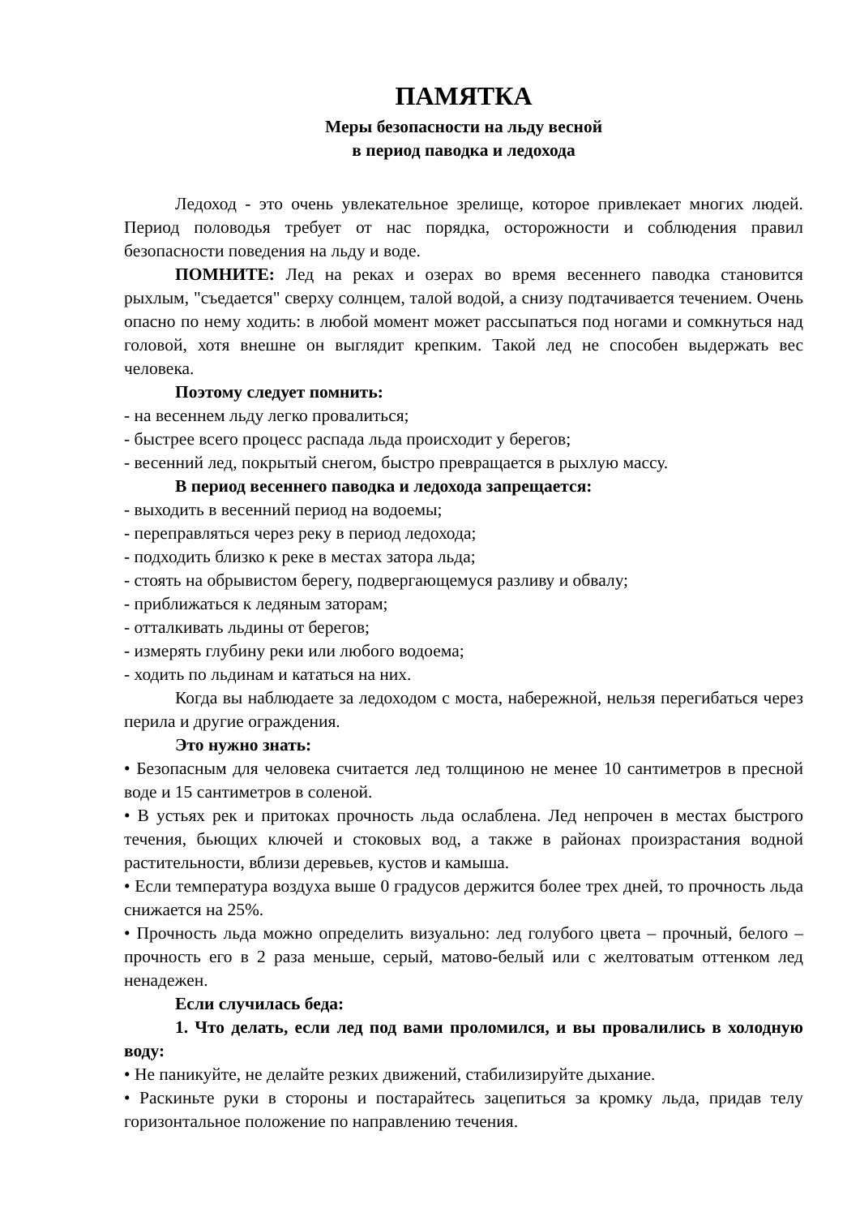ПАМЯТКА
Меры безопасности на льду весной
в период паводка и ледохода
Ледоход - это очень увлекательное зрелище, которое привлекает многих людей. Период половодья требует от нас порядка, осторожности и соблюдения правил безопасности поведения на льду и воде.
ПОМНИТЕ: Лед на реках и озерах во время весеннего паводка становится рыхлым, "съедается" сверху солнцем, талой водой, а снизу подтачивается течением. Очень опасно по нему ходить: в любой момент может рассыпаться под ногами и сомкнуться над головой, хотя внешне он выглядит крепким. Такой лед не способен выдержать вес человека.
Поэтому следует помнить:
- на весеннем льду легко провалиться;
- быстрее всего процесс распада льда происходит у берегов;
- весенний лед, покрытый снегом, быстро превращается в рыхлую массу.
В период весеннего паводка и ледохода запрещается:
- выходить в весенний период на водоемы;
- переправляться через реку в период ледохода;
- подходить близко к реке в местах затора льда;
- стоять на обрывистом берегу, подвергающемуся разливу и обвалу;
- приближаться к ледяным заторам;
- отталкивать льдины от берегов;
- измерять глубину реки или любого водоема;
- ходить по льдинам и кататься на них.
Когда вы наблюдаете за ледоходом с моста, набережной, нельзя перегибаться через перила и другие ограждения.
Это нужно знать:
• Безопасным для человека считается лед толщиною не менее 10 сантиметров в пресной воде и 15 сантиметров в соленой.
• В устьях рек и притоках прочность льда ослаблена. Лед непрочен в местах быстрого течения, бьющих ключей и стоковых вод, а также в районах произрастания водной растительности, вблизи деревьев, кустов и камыша.
• Если температура воздуха выше 0 градусов держится более трех дней, то прочность льда снижается на 25%.
• Прочность льда можно определить визуально: лед голубого цвета – прочный, белого – прочность его в 2 раза меньше, серый, матово-белый или с желтоватым оттенком лед ненадежен.
Если случилась беда:
1. Что делать, если лед под вами проломился, и вы провалились в холодную воду:
• Не паникуйте, не делайте резких движений, стабилизируйте дыхание.
• Раскиньте руки в стороны и постарайтесь зацепиться за кромку льда, придав телу горизонтальное положение по направлению течения.